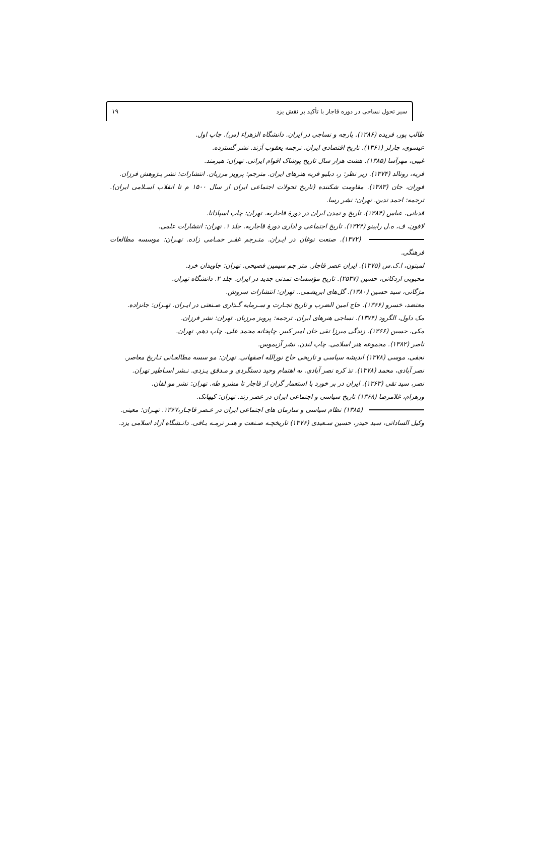سیر تحول نساجی در دوره قاجار با تأکید بر نقش یزد ۱۹
طالب پور، فریده (۱۳۸۶). پارچه و نساجی در ایران. دانشگاه الزهراء (س). چاپ اول.
عیسوی، چارلز (۱۳۶۱). تاریخ اقتصادی ایران. ترجمه یعقوب آژند. نشر گسترده.
غیبی، مهرآسا (۱۳۸۵). هشت هزار سال تاریخ پوشاک اقوام ایرانی. تهران: هیرمند.
فریه، رونالد (۱۳۷۴). زیر نظر: ر، دبلیو فریه هنرهای ایران. مترجم: پرویز مرزبان. انتشارات: نشر پـژوهش فرزان.
فوران، جان (۱۳۸۳). مقاومت شکننده (تاریخ تحولات اجتماعی ایران از سال ۱۵۰۰ م تا انقلاب اسـلامی ایران). ترجمه: احمد تدین. تهران: نشر رسا.
قدیانی، عباس (۱۳۸۴). تاریخ و تمدن ایران در دورهٔ قاجاریه. تهران: چاپ اسپادانا.
لافون، ف، ه.ل رابینو (۱۳۲۴). تاریخ اجتماعی و اداری دورهٔ قاجاریه. جلد ۱. تهران: انتشارات علمی.
(۱۳۷۲). صنعت نوغان در ایـران. متـرجم غفـر حمـامی زاده. تهـران: موسسه مطالعات فرهنگی.
لمبتون، ا.ک.س (۱۳۷۵). ایران عصر قاجار. متر جم سیمین فصیحی. تهران: جاویدان خرد.
محبوبی اردکانی، حسین (۲۵۳۷). تاریخ مؤسسات تمدنی جدید در ایران. جلد ۲. دانشگاه تهران.
مژگانی، سید حسین (۱۳۸۰). گل‌های ابریشمی.. تهران: انتشارات سروش.
معتضد، خسرو (۱۳۶۶). حاج امین الضرب و تاریخ تجـارت و سـرمایه گـذاری صـنعتی در ایـران. تهـران: جانزاده.
مک داول، الگرود (۱۳۷۴). نساجی هنرهای ایران. ترجمه: پرویز مرزبان. تهران: نشر فرزان.
مکی، حسین (۱۳۶۶). زندگی میرزا تقی خان امیر کبیر. چاپخانه محمد علی. چاپ دهم. تهران.
ناصر (۱۳۸۲). مجموعه هنر اسلامی. چاپ لندن. نشر آزیموس.
نجفی، موسی (۱۳۷۸) اندیشه سیاسی و تاریخی حاج نورالله اصفهانی. تهران: مو سسه مطالعـاتی تـاریخ معاصر.
نصر آبادی، محمد (۱۳۷۸). تذ کره نصر آبادی. به اهتمام وحید دستگردی و مـدقق یـزدی. نـشر اسـاطیر تهران.
نصر، سید تقی (۱۳۶۳). ایران در بر خورد با استعمار گران از قاجار تا مشرو طه. تهران: نشر مو لفان.
ورهرام، غلامرضا (۱۳۶۸) تاریخ سیاسی و اجتماعی ایران در عصر زند. تهران: کیهانک.
(۱۳۸۵) نظام سیاسی و سازمان های اجتماعی ایران در عـصر قاجـار،۱۳۶۷. تهـران: معینی.
وکیل الساداتی، سید حیدر، حسین سـعیدی (۱۳۷۶) تاریخچـه صـنعت و هنـر ترمـه بـافی. دانـشگاه آزاد اسلامی یزد.